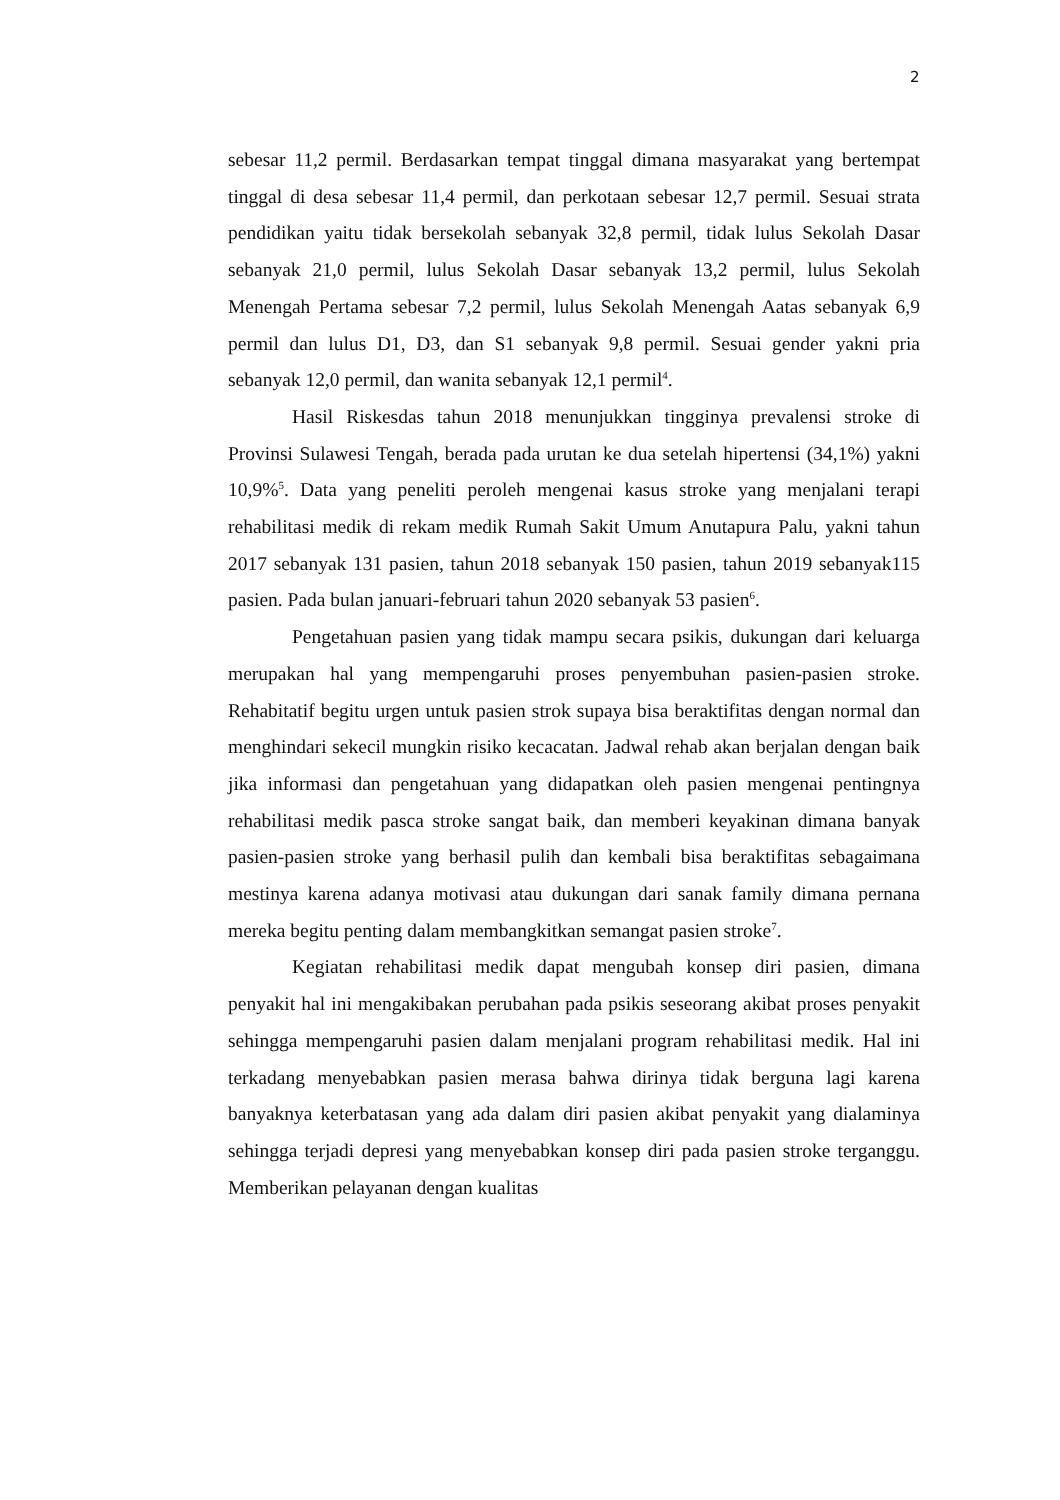2
sebesar 11,2 permil. Berdasarkan tempat tinggal dimana masyarakat yang bertempat tinggal di desa sebesar 11,4 permil, dan perkotaan sebesar 12,7 permil. Sesuai strata pendidikan yaitu tidak bersekolah sebanyak 32,8 permil, tidak lulus Sekolah Dasar sebanyak 21,0 permil, lulus Sekolah Dasar sebanyak 13,2 permil, lulus Sekolah Menengah Pertama sebesar 7,2 permil, lulus Sekolah Menengah Aatas sebanyak 6,9 permil dan lulus D1, D3, dan S1 sebanyak 9,8 permil. Sesuai gender yakni pria sebanyak 12,0 permil, dan wanita sebanyak 12,1 permil<sup>4</sup>.
Hasil Riskesdas tahun 2018 menunjukkan tingginya prevalensi stroke di Provinsi Sulawesi Tengah, berada pada urutan ke dua setelah hipertensi (34,1%) yakni 10,9%<sup>5</sup>. Data yang peneliti peroleh mengenai kasus stroke yang menjalani terapi rehabilitasi medik di rekam medik Rumah Sakit Umum Anutapura Palu, yakni tahun 2017 sebanyak 131 pasien, tahun 2018 sebanyak 150 pasien, tahun 2019 sebanyak115 pasien. Pada bulan januari-februari tahun 2020 sebanyak 53 pasien<sup>6</sup>.
Pengetahuan pasien yang tidak mampu secara psikis, dukungan dari keluarga merupakan hal yang mempengaruhi proses penyembuhan pasien-pasien stroke. Rehabitatif begitu urgen untuk pasien strok supaya bisa beraktifitas dengan normal dan menghindari sekecil mungkin risiko kecacatan. Jadwal rehab akan berjalan dengan baik jika informasi dan pengetahuan yang didapatkan oleh pasien mengenai pentingnya rehabilitasi medik pasca stroke sangat baik, dan memberi keyakinan dimana banyak pasien-pasien stroke yang berhasil pulih dan kembali bisa beraktifitas sebagaimana mestinya karena adanya motivasi atau dukungan dari sanak family dimana pernana mereka begitu penting dalam membangkitkan semangat pasien stroke<sup>7</sup>.
Kegiatan rehabilitasi medik dapat mengubah konsep diri pasien, dimana penyakit hal ini mengakibakan perubahan pada psikis seseorang akibat proses penyakit sehingga mempengaruhi pasien dalam menjalani program rehabilitasi medik. Hal ini terkadang menyebabkan pasien merasa bahwa dirinya tidak berguna lagi karena banyaknya keterbatasan yang ada dalam diri pasien akibat penyakit yang dialaminya sehingga terjadi depresi yang menyebabkan konsep diri pada pasien stroke terganggu. Memberikan pelayanan dengan kualitas